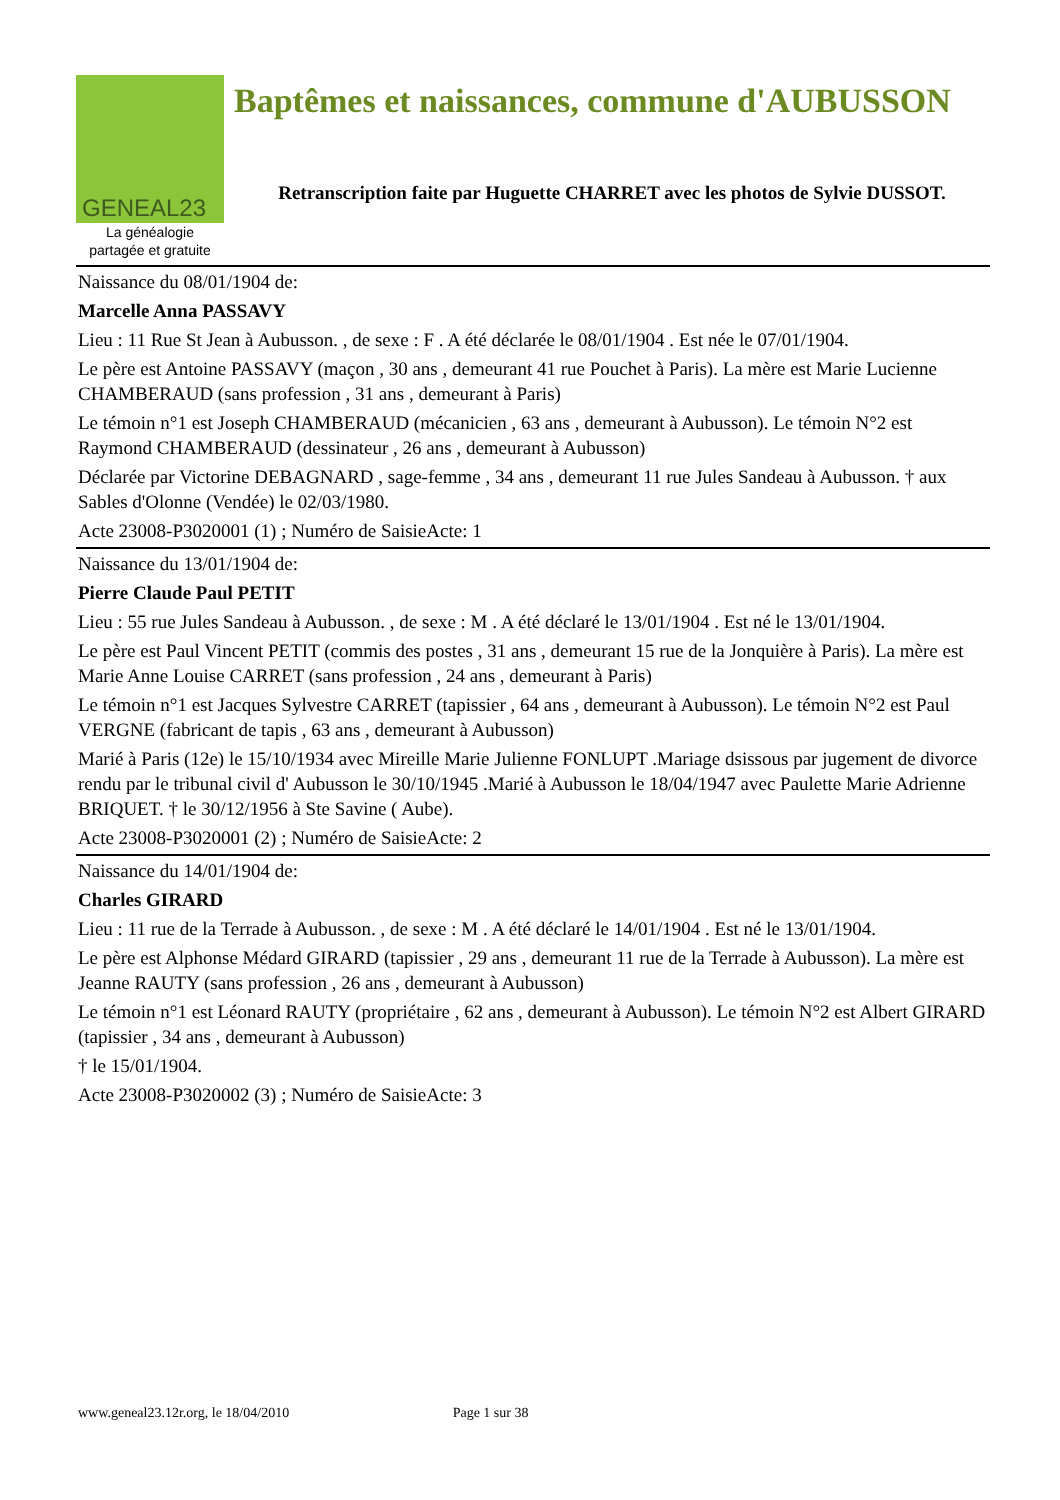GENEAL23
La généalogie
partagée et gratuite
Baptêmes et naissances, commune d'AUBUSSON
Retranscription faite par Huguette CHARRET avec les photos de Sylvie DUSSOT.
Naissance du 08/01/1904 de:
Marcelle Anna PASSAVY
Lieu : 11 Rue St Jean à Aubusson. , de sexe : F . A été déclarée le 08/01/1904 . Est née le 07/01/1904.
Le père est Antoine PASSAVY (maçon , 30 ans , demeurant 41 rue Pouchet à Paris). La mère est Marie Lucienne CHAMBERAUD (sans profession , 31 ans , demeurant à Paris)
Le témoin n°1 est Joseph CHAMBERAUD (mécanicien , 63 ans , demeurant à Aubusson). Le témoin N°2 est Raymond CHAMBERAUD (dessinateur , 26 ans , demeurant à Aubusson)
Déclarée par Victorine DEBAGNARD , sage-femme , 34 ans , demeurant 11 rue Jules Sandeau à Aubusson. † aux Sables d'Olonne (Vendée) le 02/03/1980.
Acte 23008-P3020001 (1) ; Numéro de SaisieActe: 1
Naissance du 13/01/1904 de:
Pierre Claude Paul PETIT
Lieu : 55 rue Jules Sandeau à Aubusson. , de sexe : M . A été déclaré le 13/01/1904 . Est né le 13/01/1904.
Le père est Paul Vincent PETIT (commis des postes , 31 ans , demeurant 15 rue de la Jonquière à Paris). La mère est Marie Anne Louise CARRET (sans profession , 24 ans , demeurant à Paris)
Le témoin n°1 est Jacques Sylvestre CARRET (tapissier , 64 ans , demeurant à Aubusson). Le témoin N°2 est Paul VERGNE (fabricant de tapis , 63 ans , demeurant à Aubusson)
Marié à Paris (12e) le 15/10/1934 avec Mireille Marie Julienne FONLUPT .Mariage dsissous par jugement de divorce rendu par le tribunal civil d' Aubusson le 30/10/1945 .Marié à Aubusson le 18/04/1947 avec Paulette Marie Adrienne BRIQUET. † le 30/12/1956 à Ste Savine ( Aube).
Acte 23008-P3020001 (2) ; Numéro de SaisieActe: 2
Naissance du 14/01/1904 de:
Charles GIRARD
Lieu : 11 rue de la Terrade à Aubusson. , de sexe : M . A été déclaré le 14/01/1904 . Est né le 13/01/1904.
Le père est Alphonse Médard GIRARD (tapissier , 29 ans , demeurant 11 rue de la Terrade à Aubusson). La mère est Jeanne RAUTY (sans profession , 26 ans , demeurant à Aubusson)
Le témoin n°1 est Léonard RAUTY (propriétaire , 62 ans , demeurant à Aubusson). Le témoin N°2 est Albert GIRARD (tapissier , 34 ans , demeurant à Aubusson)
† le 15/01/1904.
Acte 23008-P3020002 (3) ; Numéro de SaisieActe: 3
www.geneal23.12r.org, le 18/04/2010 Page 1 sur 38